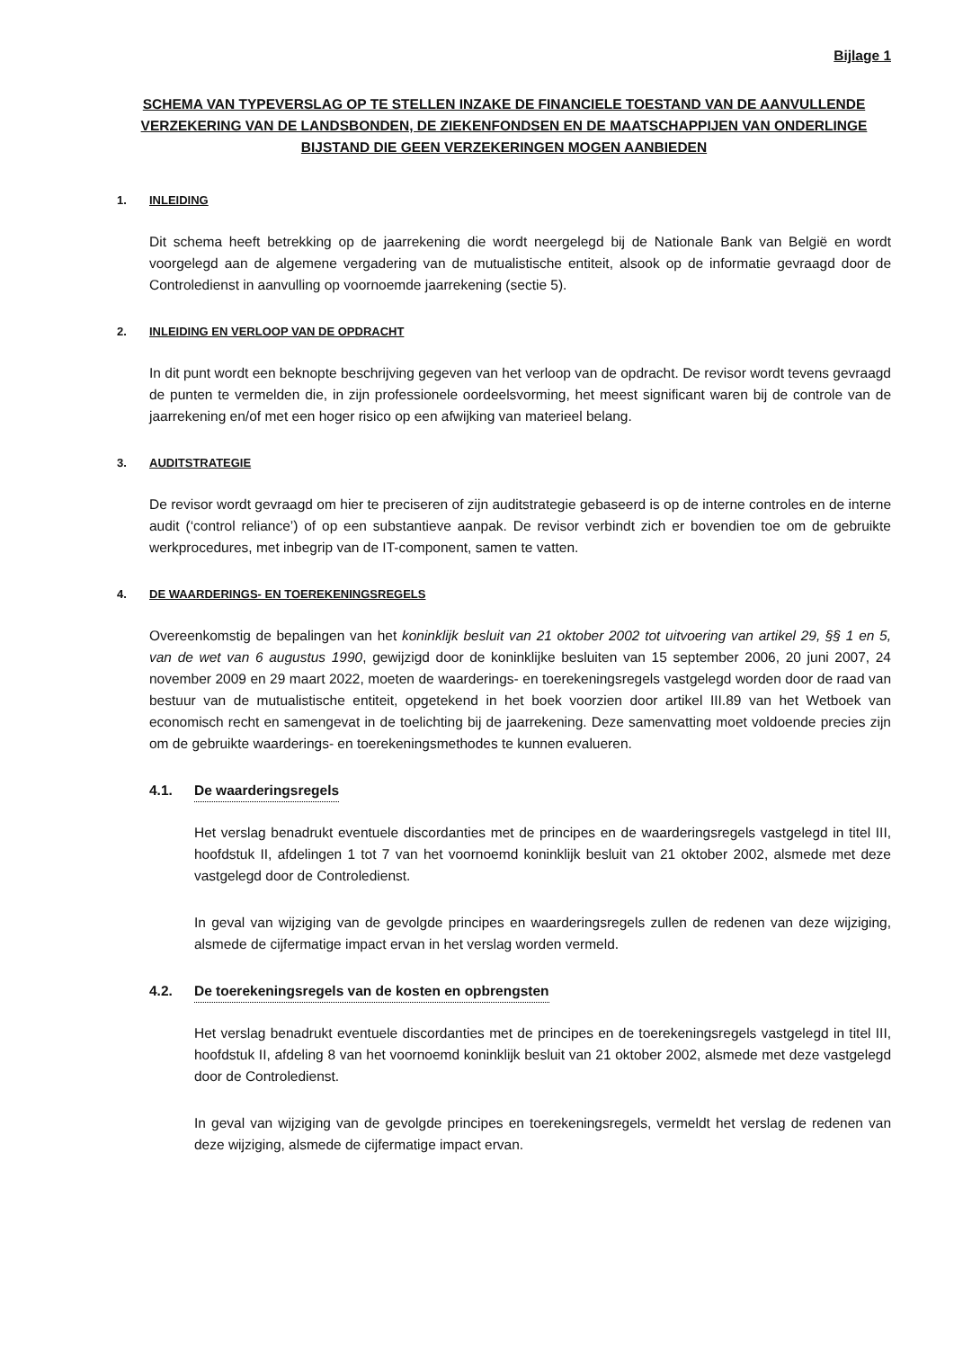Bijlage 1
SCHEMA VAN TYPEVERSLAG OP TE STELLEN INZAKE DE FINANCIELE TOESTAND VAN DE AANVULLENDE VERZEKERING VAN DE LANDSBONDEN, DE ZIEKENFONDSEN EN DE MAATSCHAPPIJEN VAN ONDERLINGE BIJSTAND DIE GEEN VERZEKERINGEN MOGEN AANBIEDEN
1. INLEIDING
Dit schema heeft betrekking op de jaarrekening die wordt neergelegd bij de Nationale Bank van België en wordt voorgelegd aan de algemene vergadering van de mutualistische entiteit, alsook op de informatie gevraagd door de Controledienst in aanvulling op voornoemde jaarrekening (sectie 5).
2. INLEIDING EN VERLOOP VAN DE OPDRACHT
In dit punt wordt een beknopte beschrijving gegeven van het verloop van de opdracht. De revisor wordt tevens gevraagd de punten te vermelden die, in zijn professionele oordeelsvorming, het meest significant waren bij de controle van de jaarrekening en/of met een hoger risico op een afwijking van materieel belang.
3. AUDITSTRATEGIE
De revisor wordt gevraagd om hier te preciseren of zijn auditstrategie gebaseerd is op de interne controles en de interne audit (‘control reliance’) of op een substantieve aanpak. De revisor verbindt zich er bovendien toe om de gebruikte werkprocedures, met inbegrip van de IT-component, samen te vatten.
4. DE WAARDERINGS- EN TOEREKENINGSREGELS
Overeenkomstig de bepalingen van het koninklijk besluit van 21 oktober 2002 tot uitvoering van artikel 29, §§ 1 en 5, van de wet van 6 augustus 1990, gewijzigd door de koninklijke besluiten van 15 september 2006, 20 juni 2007, 24 november 2009 en 29 maart 2022, moeten de waarderings- en toerekeningsregels vastgelegd worden door de raad van bestuur van de mutualistische entiteit, opgetekend in het boek voorzien door artikel III.89 van het Wetboek van economisch recht en samengevat in de toelichting bij de jaarrekening. Deze samenvatting moet voldoende precies zijn om de gebruikte waarderings- en toerekeningsmethodes te kunnen evalueren.
4.1. De waarderingsregels
Het verslag benadrukt eventuele discordanties met de principes en de waarderingsregels vastgelegd in titel III, hoofdstuk II, afdelingen 1 tot 7 van het voornoemd koninklijk besluit van 21 oktober 2002, alsmede met deze vastgelegd door de Controledienst.
In geval van wijziging van de gevolgde principes en waarderingsregels zullen de redenen van deze wijziging, alsmede de cijfermatige impact ervan in het verslag worden vermeld.
4.2. De toerekeningsregels van de kosten en opbrengsten
Het verslag benadrukt eventuele discordanties met de principes en de toerekeningsregels vastgelegd in titel III, hoofdstuk II, afdeling 8 van het voornoemd koninklijk besluit van 21 oktober 2002, alsmede met deze vastgelegd door de Controledienst.
In geval van wijziging van de gevolgde principes en toerekeningsregels, vermeldt het verslag de redenen van deze wijziging, alsmede de cijfermatige impact ervan.